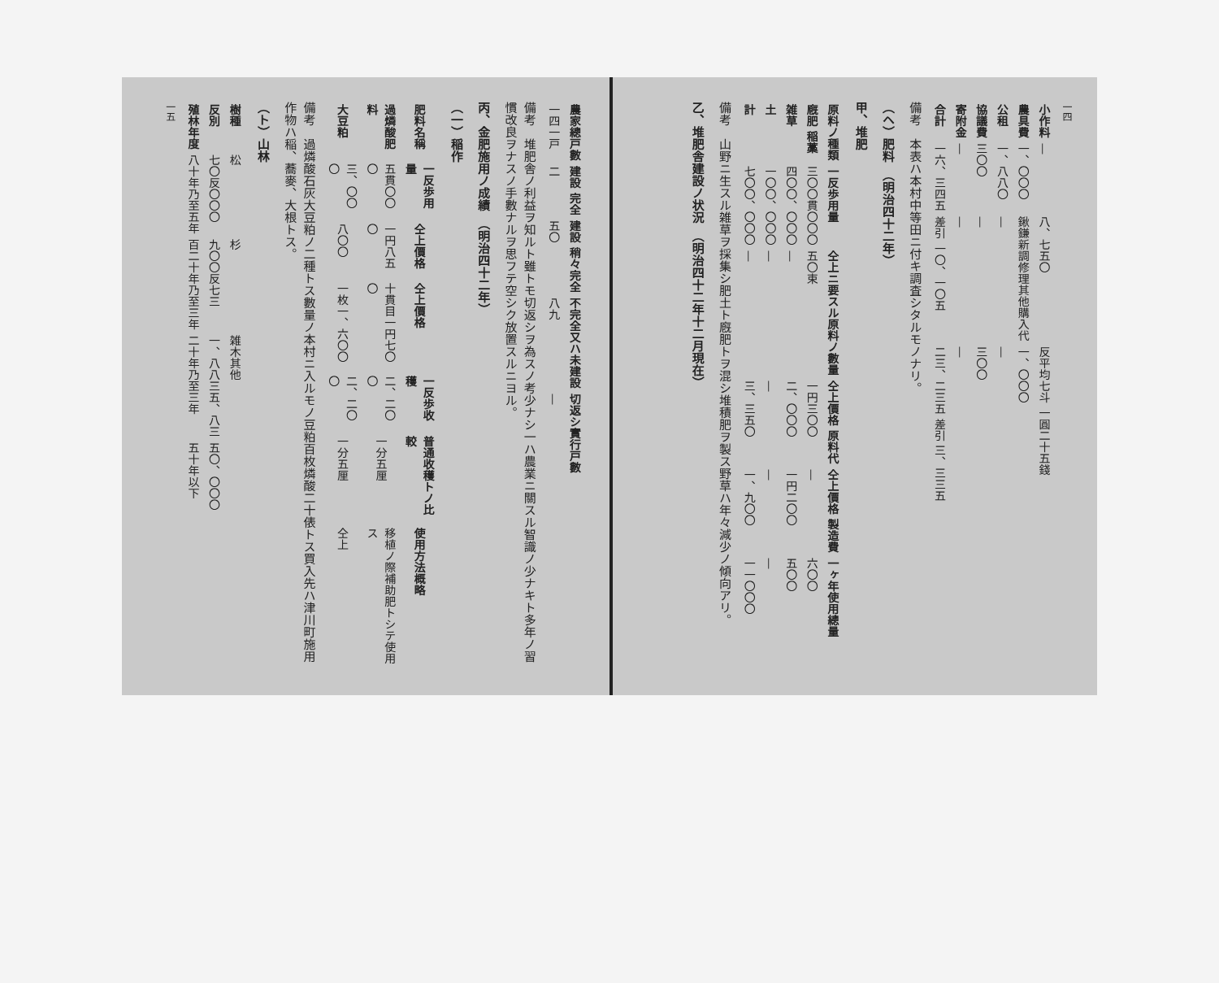一四
| 小作料 | — | 八、七五〇 | 反平均七斗 一圓二十五錢 |
| 農具費 | 一、〇〇〇 | 鍬鎌新調修理其他購入代 | 一、〇〇〇 |
| 公租 | 一、八八〇 | — | — |
| 協議費 | 三〇〇 | — | 三〇〇 |
| 寄附金 | — | — | — |
| 合計 | 一六、三四五 | 差引 一〇、一〇五 | 二三、二三五 差引 三、三三五 |
備考　本表ハ本村中等田ニ付キ調査シタルモノナリ。
（ヘ）肥料　（明治四十二年）
甲、堆肥
| 原料ノ種類 | 一反歩用量 | 仝上ニ要スル原料ノ數量 | 仝上價格 原料代 | 仝上價格 製造費 | 一ヶ年使用總量 |
| --- | --- | --- | --- | --- | --- |
| 廐肥 稲藁 | 三〇〇貫〇〇〇 | 五〇束 | 一円三〇〇 | — | 六〇〇 |
| 雑草 | 四〇〇、〇〇〇 | — | 二、〇〇〇 | 一円二〇〇 | 五〇〇 |
| 土 | 一〇〇、〇〇〇 | — | — | — | — |
| 計 | 七〇〇、〇〇〇 | — | 三、三五〇 | 一、九〇〇 | 一一〇〇〇 |
備考　山野ニ生スル雑草ヲ採集シ肥土ト廐肥トヲ混シ堆積肥ヲ製ス野草ハ年々減少ノ傾向アリ。
乙、堆肥舎建設ノ状況　（明治四十二年十二月現在）
| 農家總戸數 | 建設 完全 | 建設 稍々完全 | 不完全又ハ未建設 | 切返シ實行戸數 |
| --- | --- | --- | --- | --- |
| 一四一戸 | 二 | 五〇 | 八九 | — |
備考　堆肥舎ノ利益ヲ知ルト雖トモ切返シヲ為スノ考少ナシ一ハ農業ニ關スル智識ノ少ナキト多年ノ習慣改良ヲナスノ手數ナルヲ思フテ空シク放置スルニヨル。
丙、金肥施用ノ成績　（明治四十二年）
（一）稲作
| 肥料名稱 | 一反歩用量 | 仝上價格 | 仝上價格 | 一反歩收穫 | 普通收穫トノ比較 | 使用方法概略 |
| --- | --- | --- | --- | --- | --- | --- |
| 過燐酸肥料 | 五貫〇〇〇 | 一円八五〇 | 十貫目一円七〇〇 | 二、二〇〇 | 一分五厘 | 移植ノ際補助肥トシテ使用ス |
| 大豆粕 | 三、〇〇〇 | 八〇〇 | 一枚一、六〇〇 | 二、二〇〇 | 一分五厘 | 仝上 |
備考　過燐酸石灰大豆粕ノ二種トス數量ノ本村ニ入ルモノ豆粕百枚燐酸二十俵トス買入先ハ津川町施用作物ハ稲、蕎麥、大根トス。
（ト）山林
| 樹種 | 松 | 杉 | 雑木其他 | |
| 反別 | 七〇反〇〇〇 | 九〇〇反七三 | 一、八八三五、八三 | 五〇、〇〇〇 |
| 殖林年度 | 八十年乃至五年 | 百二十年乃至三年 | 二十年乃至三年 | 五十年以下 |
一五